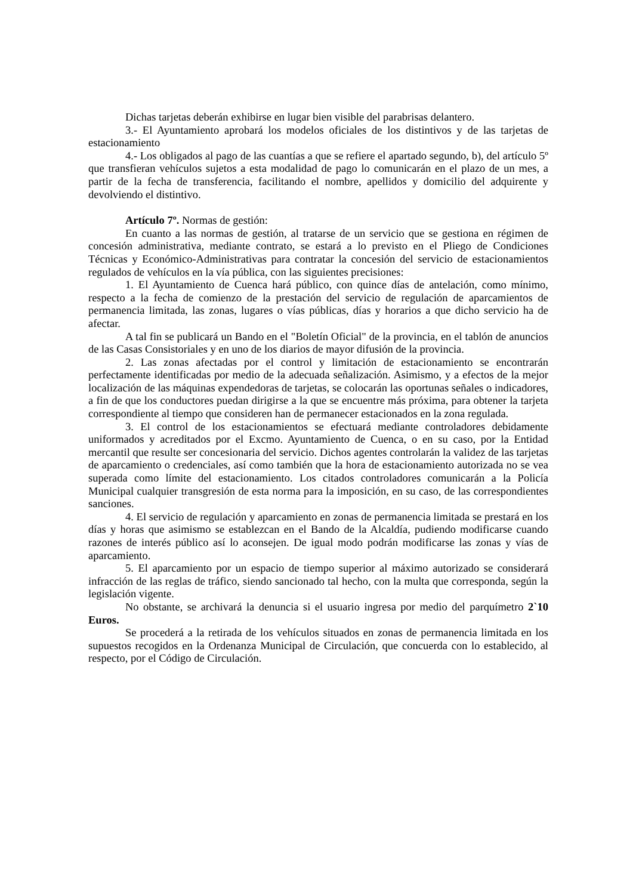Dichas tarjetas deberán exhibirse en lugar bien visible del parabrisas delantero.
3.- El Ayuntamiento aprobará los modelos oficiales de los distintivos y de las tarjetas de estacionamiento
4.- Los obligados al pago de las cuantías a que se refiere el apartado segundo, b), del artículo 5º que transfieran vehículos sujetos a esta modalidad de pago lo comunicarán en el plazo de un mes, a partir de la fecha de transferencia, facilitando el nombre, apellidos y domicilio del adquirente y devolviendo el distintivo.
Artículo 7º. Normas de gestión:
En cuanto a las normas de gestión, al tratarse de un servicio que se gestiona en régimen de concesión administrativa, mediante contrato, se estará a lo previsto en el Pliego de Condiciones Técnicas y Económico-Administrativas para contratar la concesión del servicio de estacionamientos regulados de vehículos en la vía pública, con las siguientes precisiones:
1. El Ayuntamiento de Cuenca hará público, con quince días de antelación, como mínimo, respecto a la fecha de comienzo de la prestación del servicio de regulación de aparcamientos de permanencia limitada, las zonas, lugares o vías públicas, días y horarios a que dicho servicio ha de afectar.
A tal fin se publicará un Bando en el "Boletín Oficial" de la provincia, en el tablón de anuncios de las Casas Consistoriales y en uno de los diarios de mayor difusión de la provincia.
2. Las zonas afectadas por el control y limitación de estacionamiento se encontrarán perfectamente identificadas por medio de la adecuada señalización. Asimismo, y a efectos de la mejor localización de las máquinas expendedoras de tarjetas, se colocarán las oportunas señales o indicadores, a fin de que los conductores puedan dirigirse a la que se encuentre más próxima, para obtener la tarjeta correspondiente al tiempo que consideren han de permanecer estacionados en la zona regulada.
3. El control de los estacionamientos se efectuará mediante controladores debidamente uniformados y acreditados por el Excmo. Ayuntamiento de Cuenca, o en su caso, por la Entidad mercantil que resulte ser concesionaria del servicio. Dichos agentes controlarán la validez de las tarjetas de aparcamiento o credenciales, así como también que la hora de estacionamiento autorizada no se vea superada como límite del estacionamiento. Los citados controladores comunicarán a la Policía Municipal cualquier transgresión de esta norma para la imposición, en su caso, de las correspondientes sanciones.
4. El servicio de regulación y aparcamiento en zonas de permanencia limitada se prestará en los días y horas que asimismo se establezcan en el Bando de la Alcaldía, pudiendo modificarse cuando razones de interés público así lo aconsejen. De igual modo podrán modificarse las zonas y vías de aparcamiento.
5. El aparcamiento por un espacio de tiempo superior al máximo autorizado se considerará infracción de las reglas de tráfico, siendo sancionado tal hecho, con la multa que corresponda, según la legislación vigente.
No obstante, se archivará la denuncia si el usuario ingresa por medio del parquímetro 2`10 Euros.
Se procederá a la retirada de los vehículos situados en zonas de permanencia limitada en los supuestos recogidos en la Ordenanza Municipal de Circulación, que concuerda con lo establecido, al respecto, por el Código de Circulación.